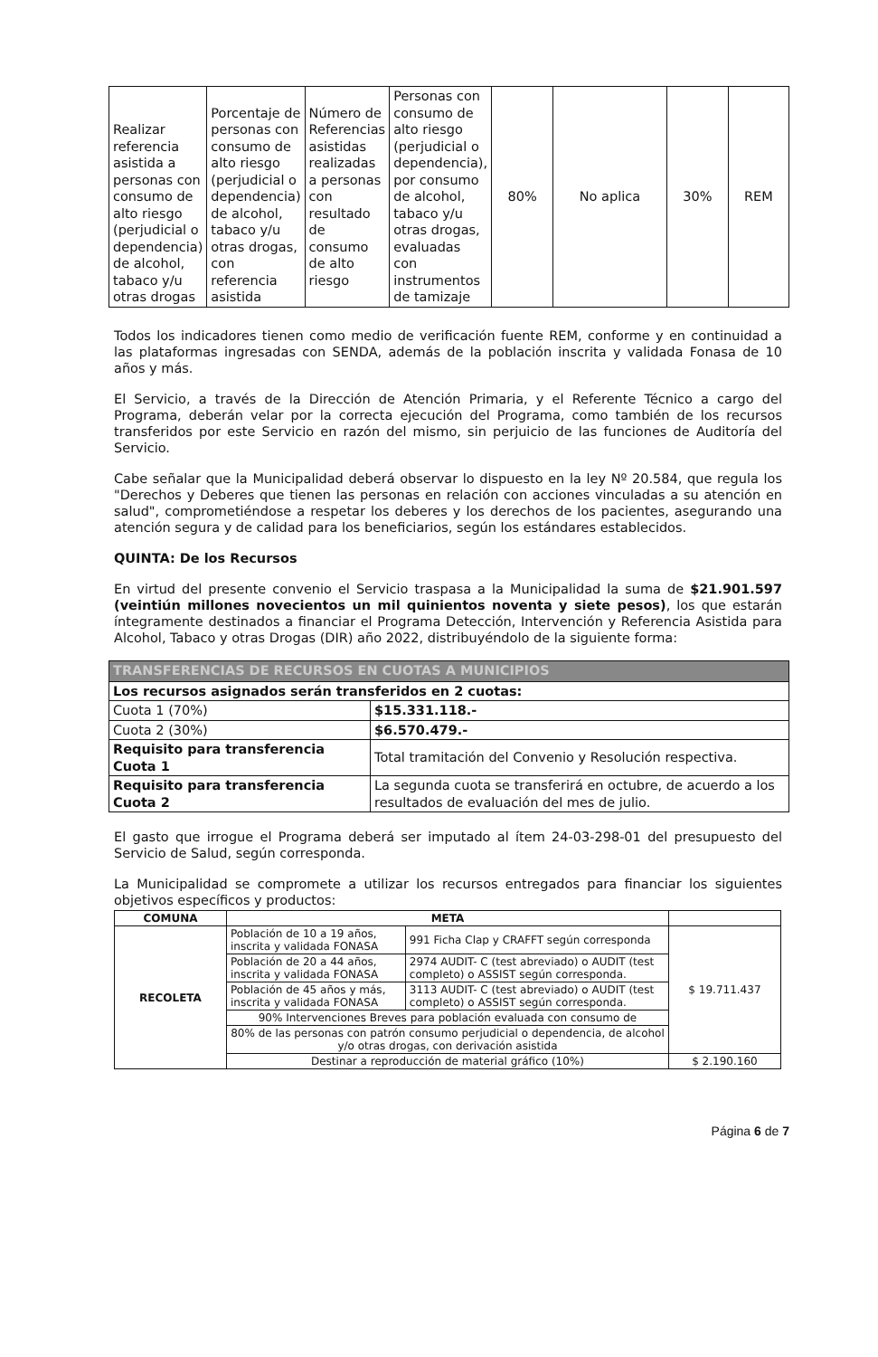| Realizar referencia asistida a personas con consumo de alto riesgo (perjudicial o dependencia) de alcohol, tabaco y/u otras drogas | Porcentaje de personas con consumo de alto riesgo (perjudicial o dependencia) de alcohol, tabaco y/u otras drogas, con referencia asistida | Número de Referencias asistidas realizadas a personas con resultado de consumo de alto riesgo | Personas con consumo de alto riesgo (perjudicial o dependencia), por consumo de alcohol, tabaco y/u otras drogas, evaluadas con instrumentos de tamizaje | 80% | No aplica | 30% | REM |
Todos los indicadores tienen como medio de verificación fuente REM, conforme y en continuidad a las plataformas ingresadas con SENDA, además de la población inscrita y validada Fonasa de 10 años y más.
El Servicio, a través de la Dirección de Atención Primaria, y el Referente Técnico a cargo del Programa, deberán velar por la correcta ejecución del Programa, como también de los recursos transferidos por este Servicio en razón del mismo, sin perjuicio de las funciones de Auditoría del Servicio.
Cabe señalar que la Municipalidad deberá observar lo dispuesto en la ley Nº 20.584, que regula los "Derechos y Deberes que tienen las personas en relación con acciones vinculadas a su atención en salud", comprometiéndose a respetar los deberes y los derechos de los pacientes, asegurando una atención segura y de calidad para los beneficiarios, según los estándares establecidos.
QUINTA: De los Recursos
En virtud del presente convenio el Servicio traspasa a la Municipalidad la suma de $21.901.597 (veintiún millones novecientos un mil quinientos noventa y siete pesos), los que estarán íntegramente destinados a financiar el Programa Detección, Intervención y Referencia Asistida para Alcohol, Tabaco y otras Drogas (DIR) año 2022, distribuyéndolo de la siguiente forma:
| TRANSFERENCIAS DE RECURSOS EN CUOTAS A MUNICIPIOS | |
| Los recursos asignados serán transferidos en 2 cuotas: | |
| Cuota 1 (70%) | $15.331.118.- |
| Cuota 2 (30%) | $6.570.479.- |
| Requisito para transferencia Cuota 1 | Total tramitación del Convenio y Resolución respectiva. |
| Requisito para transferencia Cuota 2 | La segunda cuota se transferirá en octubre, de acuerdo a los resultados de evaluación del mes de julio. |
El gasto que irrogue el Programa deberá ser imputado al ítem 24-03-298-01 del presupuesto del Servicio de Salud, según corresponda.
La Municipalidad se compromete a utilizar los recursos entregados para financiar los siguientes objetivos específicos y productos:
| COMUNA | META | | |
| --- | --- | --- | --- |
| RECOLETA | Población de 10 a 19 años, inscrita y validada FONASA | 991 Ficha Clap y CRAFFT según corresponda | $ 19.711.437 |
| | Población de 20 a 44 años, inscrita y validada FONASA | 2974 AUDIT- C (test abreviado) o AUDIT (test completo) o ASSIST según corresponda. | |
| | Población de 45 años y más, inscrita y validada FONASA | 3113 AUDIT- C (test abreviado) o AUDIT (test completo) o ASSIST según corresponda. | |
| | 90% Intervenciones Breves para población evaluada con consumo de | | |
| | 80% de las personas con patrón consumo perjudicial o dependencia, de alcohol y/o otras drogas, con derivación asistida | | |
| | Destinar a reproducción de material gráfico (10%) | | $ 2.190.160 |
Página 6 de 7